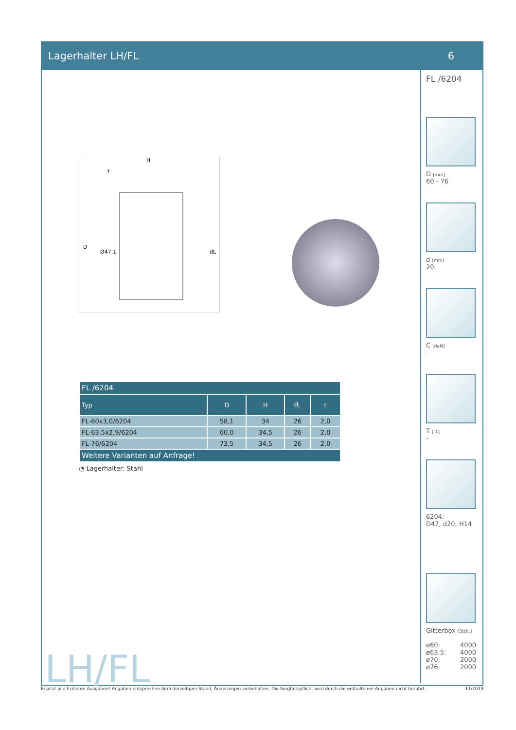Lagerhalter LH/FL 6
H
t
D
Ø47,1
dL
| FL /6204 | | | | |
| --- | --- | --- | --- | --- |
| Typ | D | H | d<sub>L</sub> | t |
| FL-60x3,0/6204 | 58,1 | 34 | 26 | 2,0 |
| FL-63,5x2,9/6204 | 60,0 | 34,5 | 26 | 2,0 |
| FL-76/6204 | 73,5 | 34,5 | 26 | 2,0 |
| Weitere Varianten auf Anfrage! | | | | |
◔ Lagerhalter: Stahl
LH/FL
FL /6204
D [mm]
60 - 76
d [mm]
20
C [daN]
-
T [°C]
-
6204:
D47, d20, H14
Gitterbox [Stck.]
ø60: 4000
ø63,5: 4000
ø70: 2000
ø76: 2000
Ersetzt alle früheren Ausgaben! Angaben entsprechen dem derzeitigen Stand, Änderungen vorbehalten. Die Sorgfaltspflicht wird durch die enthaltenen Angaben nicht berührt. 11/2019